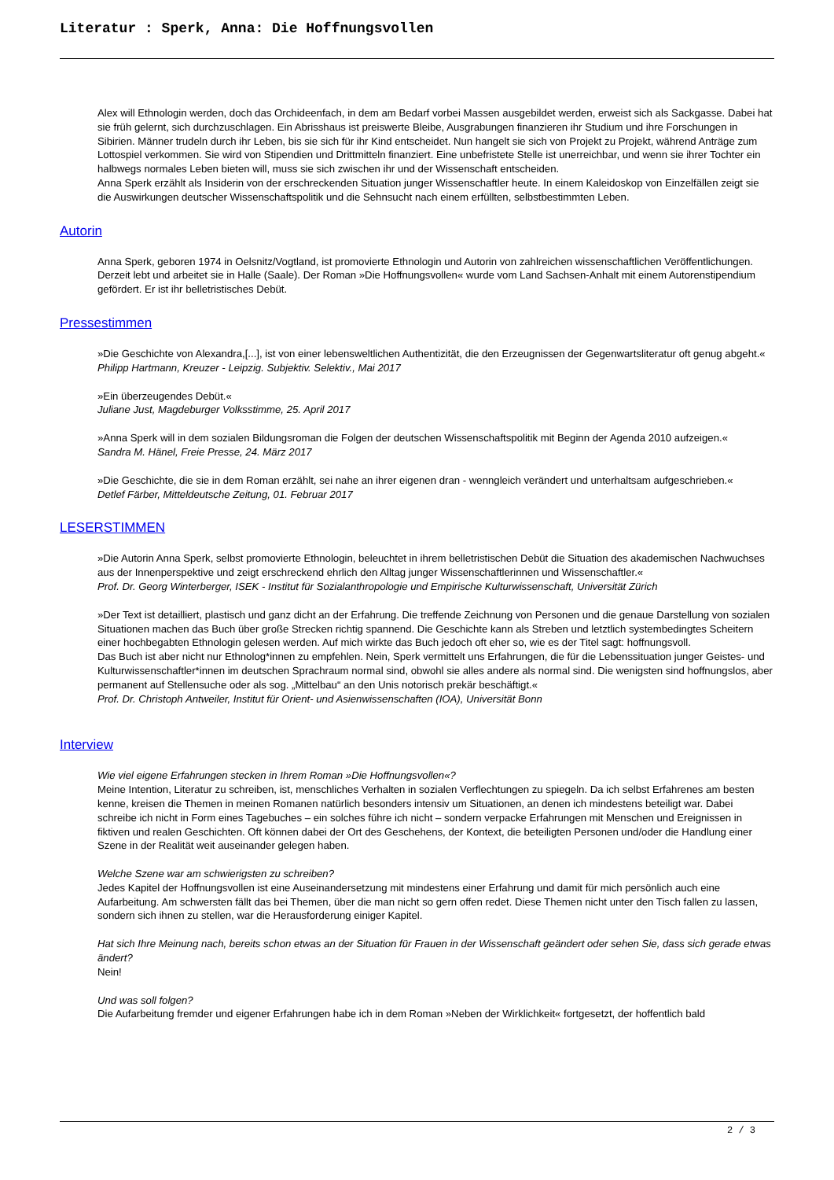Literatur : Sperk, Anna: Die Hoffnungsvollen
Alex will Ethnologin werden, doch das Orchideenfach, in dem am Bedarf vorbei Massen ausgebildet werden, erweist sich als Sackgasse. Dabei hat sie früh gelernt, sich durchzuschlagen. Ein Abrisshaus ist preiswerte Bleibe, Ausgrabungen finanzieren ihr Studium und ihre Forschungen in Sibirien. Männer trudeln durch ihr Leben, bis sie sich für ihr Kind entscheidet. Nun hangelt sie sich von Projekt zu Projekt, während Anträge zum Lottospiel verkommen. Sie wird von Stipendien und Drittmitteln finanziert. Eine unbefristete Stelle ist unerreichbar, und wenn sie ihrer Tochter ein halbwegs normales Leben bieten will, muss sie sich zwischen ihr und der Wissenschaft entscheiden.
Anna Sperk erzählt als Insiderin von der erschreckenden Situation junger Wissenschaftler heute. In einem Kaleidoskop von Einzelfällen zeigt sie die Auswirkungen deutscher Wissenschaftspolitik und die Sehnsucht nach einem erfüllten, selbstbestimmten Leben.
Autorin
Anna Sperk, geboren 1974 in Oelsnitz/Vogtland, ist promovierte Ethnologin und Autorin von zahlreichen wissenschaftlichen Veröffentlichungen. Derzeit lebt und arbeitet sie in Halle (Saale). Der Roman »Die Hoffnungsvollen« wurde vom Land Sachsen-Anhalt mit einem Autorenstipendium gefördert. Er ist ihr belletristisches Debüt.
Pressestimmen
»Die Geschichte von Alexandra,[...], ist von einer lebensweltlichen Authentizität, die den Erzeugnissen der Gegenwartsliteratur oft genug abgeht.«
Philipp Hartmann, Kreuzer - Leipzig. Subjektiv. Selektiv., Mai 2017
»Ein überzeugendes Debüt.«
Juliane Just, Magdeburger Volksstimme, 25. April 2017
»Anna Sperk will in dem sozialen Bildungsroman die Folgen der deutschen Wissenschaftspolitik mit Beginn der Agenda 2010 aufzeigen.«
Sandra M. Hänel, Freie Presse, 24. März 2017
»Die Geschichte, die sie in dem Roman erzählt, sei nahe an ihrer eigenen dran - wenngleich verändert und unterhaltsam aufgeschrieben.«
Detlef Färber, Mitteldeutsche Zeitung, 01. Februar 2017
LESERSTIMMEN
»Die Autorin Anna Sperk, selbst promovierte Ethnologin, beleuchtet in ihrem belletristischen Debüt die Situation des akademischen Nachwuchses aus der Innenperspektive und zeigt erschreckend ehrlich den Alltag junger Wissenschaftlerinnen und Wissenschaftler.«
Prof. Dr. Georg Winterberger, ISEK - Institut für Sozialanthropologie und Empirische Kulturwissenschaft, Universität Zürich
»Der Text ist detailliert, plastisch und ganz dicht an der Erfahrung. Die treffende Zeichnung von Personen und die genaue Darstellung von sozialen Situationen machen das Buch über große Strecken richtig spannend. Die Geschichte kann als Streben und letztlich systembedingtes Scheitern einer hochbegabten Ethnologin gelesen werden. Auf mich wirkte das Buch jedoch oft eher so, wie es der Titel sagt: hoffnungsvoll.
Das Buch ist aber nicht nur Ethnolog*innen zu empfehlen. Nein, Sperk vermittelt uns Erfahrungen, die für die Lebenssituation junger Geistes- und Kulturwissenschaftler*innen im deutschen Sprachraum normal sind, obwohl sie alles andere als normal sind. Die wenigsten sind hoffnungslos, aber permanent auf Stellensuche oder als sog. „Mittelbau“ an den Unis notorisch prekär beschäftigt.«
Prof. Dr. Christoph Antweiler, Institut für Orient- und Asienwissenschaften (IOA), Universität Bonn
Interview
Wie viel eigene Erfahrungen stecken in Ihrem Roman »Die Hoffnungsvollen«?
Meine Intention, Literatur zu schreiben, ist, menschliches Verhalten in sozialen Verflechtungen zu spiegeln. Da ich selbst Erfahrenes am besten kenne, kreisen die Themen in meinen Romanen natürlich besonders intensiv um Situationen, an denen ich mindestens beteiligt war. Dabei schreibe ich nicht in Form eines Tagebuches – ein solches führe ich nicht – sondern verpacke Erfahrungen mit Menschen und Ereignissen in fiktiven und realen Geschichten. Oft können dabei der Ort des Geschehens, der Kontext, die beteiligten Personen und/oder die Handlung einer Szene in der Realität weit auseinander gelegen haben.
Welche Szene war am schwierigsten zu schreiben?
Jedes Kapitel der Hoffnungsvollen ist eine Auseinandersetzung mit mindestens einer Erfahrung und damit für mich persönlich auch eine Aufarbeitung. Am schwersten fällt das bei Themen, über die man nicht so gern offen redet. Diese Themen nicht unter den Tisch fallen zu lassen, sondern sich ihnen zu stellen, war die Herausforderung einiger Kapitel.
Hat sich Ihre Meinung nach, bereits schon etwas an der Situation für Frauen in der Wissenschaft geändert oder sehen Sie, dass sich gerade etwas ändert?
Nein!
Und was soll folgen?
Die Aufarbeitung fremder und eigener Erfahrungen habe ich in dem Roman »Neben der Wirklichkeit« fortgesetzt, der hoffentlich bald
2 / 3